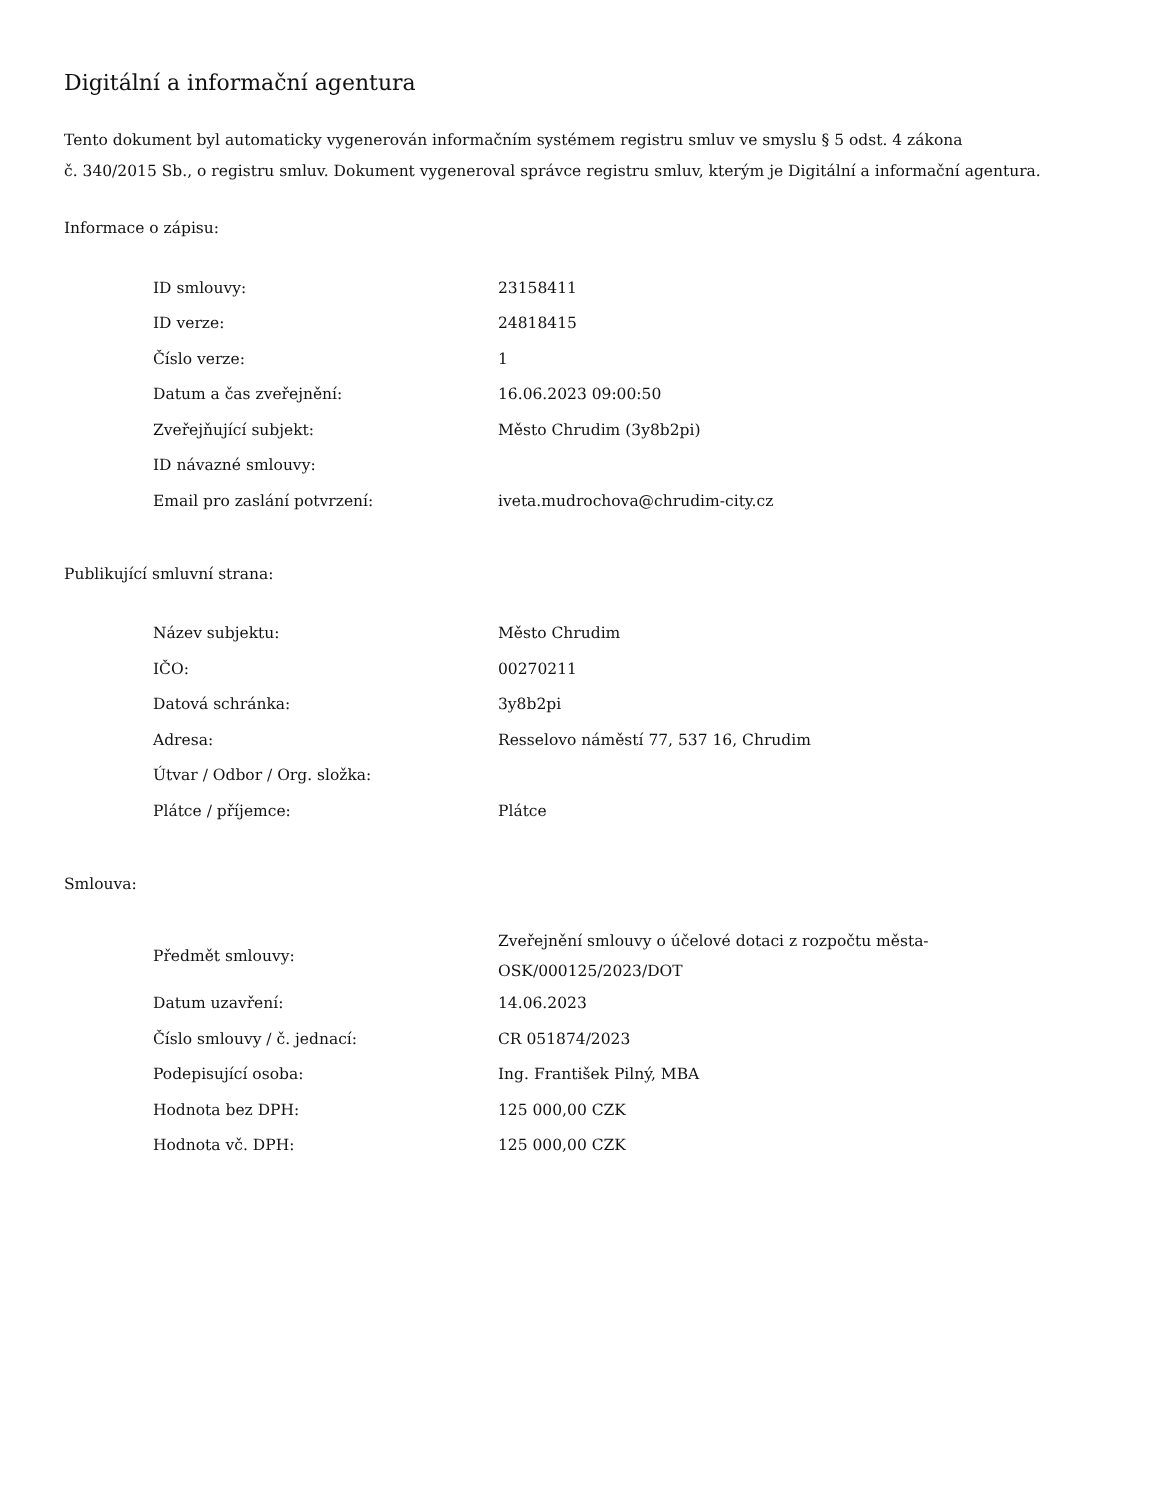Digitální a informační agentura
Tento dokument byl automaticky vygenerován informačním systémem registru smluv ve smyslu § 5 odst. 4 zákona
č. 340/2015 Sb., o registru smluv. Dokument vygeneroval správce registru smluv, kterým je Digitální a informační agentura.
Informace o zápisu:
| ID smlouvy: | 23158411 |
| ID verze: | 24818415 |
| Číslo verze: | 1 |
| Datum a čas zveřejnění: | 16.06.2023 09:00:50 |
| Zveřejňující subjekt: | Město Chrudim (3y8b2pi) |
| ID návazné smlouvy: | |
| Email pro zaslání potvrzení: | iveta.mudrochova@chrudim-city.cz |
Publikující smluvní strana:
| Název subjektu: | Město Chrudim |
| IČO: | 00270211 |
| Datová schránka: | 3y8b2pi |
| Adresa: | Resselovo náměstí 77, 537 16, Chrudim |
| Útvar / Odbor / Org. složka: | |
| Plátce / příjemce: | Plátce |
Smlouva:
| Předmět smlouvy: | Zveřejnění smlouvy o účelové dotaci z rozpočtu města- OSK/000125/2023/DOT |
| Datum uzavření: | 14.06.2023 |
| Číslo smlouvy / č. jednací: | CR 051874/2023 |
| Podepisující osoba: | Ing. František Pilný, MBA |
| Hodnota bez DPH: | 125 000,00 CZK |
| Hodnota vč. DPH: | 125 000,00 CZK |